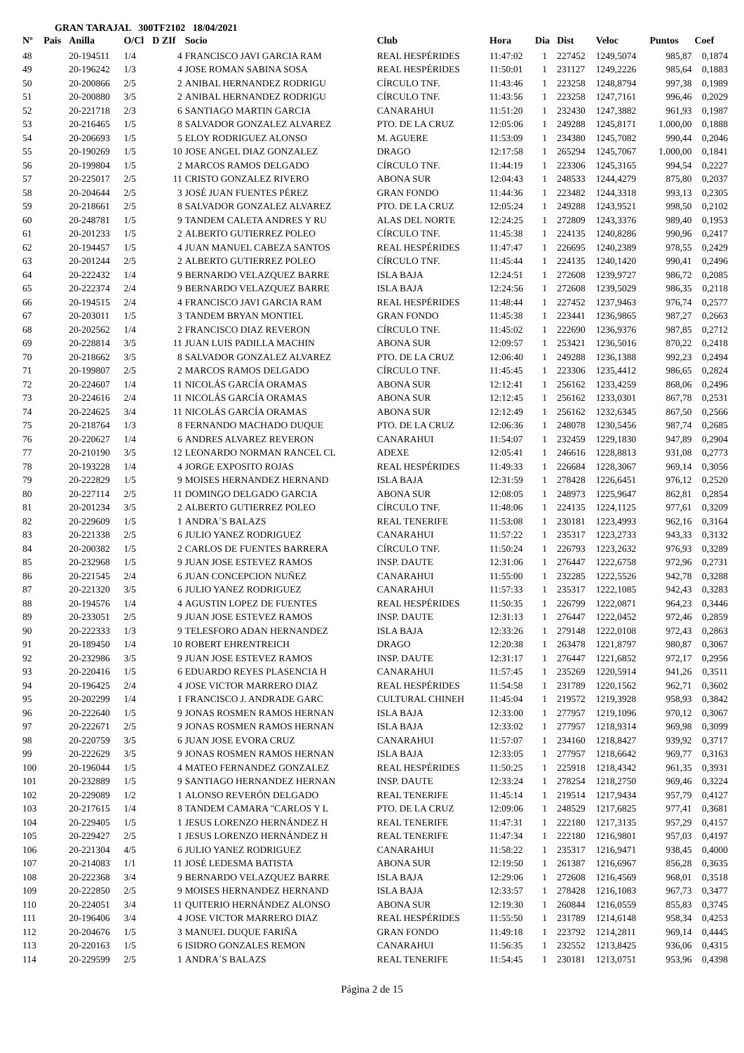GRAN TARAJAL 300TF2102 18/04/2021
| Nº | Pais | Anilla | O/Cl | D ZIf | Socio | Club | Hora | Dia | Dist | Veloc | Puntos | Coef |
| --- | --- | --- | --- | --- | --- | --- | --- | --- | --- | --- | --- | --- |
| 48 | | 20-194511 | 1/4 | 4 | FRANCISCO JAVI GARCIA RAM | REAL HESPÉRIDES | 11:47:02 | 1 | 227452 | 1249,5074 | 985,87 | 0,1874 |
| 49 | | 20-196242 | 1/3 | 4 | JOSE ROMAN SABINA SOSA | REAL HESPÉRIDES | 11:50:01 | 1 | 231127 | 1249,2226 | 985,64 | 0,1883 |
| 50 | | 20-200866 | 2/5 | 2 | ANIBAL HERNANDEZ RODRIGU | CÍRCULO TNF. | 11:43:46 | 1 | 223258 | 1248,8794 | 997,38 | 0,1989 |
| 51 | | 20-200880 | 3/5 | 2 | ANIBAL HERNANDEZ RODRIGU | CÍRCULO TNF. | 11:43:56 | 1 | 223258 | 1247,7161 | 996,46 | 0,2029 |
| 52 | | 20-221718 | 2/3 | 6 | SANTIAGO MARTIN GARCIA | CANARAHUI | 11:51:20 | 1 | 232430 | 1247,3882 | 961,93 | 0,1987 |
| 53 | | 20-216465 | 1/5 | 8 | SALVADOR GONZALEZ ALVAREZ | PTO. DE LA CRUZ | 12:05:06 | 1 | 249288 | 1245,8171 | 1.000,00 | 0,1888 |
| 54 | | 20-206693 | 1/5 | 5 | ELOY RODRIGUEZ ALONSO | M. AGUERE | 11:53:09 | 1 | 234380 | 1245,7082 | 990,44 | 0,2046 |
| 55 | | 20-190269 | 1/5 | 10 | JOSE ANGEL DIAZ GONZALEZ | DRAGO | 12:17:58 | 1 | 265294 | 1245,7067 | 1.000,00 | 0,1841 |
| 56 | | 20-199804 | 1/5 | 2 | MARCOS RAMOS DELGADO | CÍRCULO TNF. | 11:44:19 | 1 | 223306 | 1245,3165 | 994,54 | 0,2227 |
| 57 | | 20-225017 | 2/5 | 11 | CRISTO GONZALEZ RIVERO | ABONA SUR | 12:04:43 | 1 | 248533 | 1244,4279 | 875,80 | 0,2037 |
| 58 | | 20-204644 | 2/5 | 3 | JOSÉ JUAN FUENTES PÉREZ | GRAN FONDO | 11:44:36 | 1 | 223482 | 1244,3318 | 993,13 | 0,2305 |
| 59 | | 20-218661 | 2/5 | 8 | SALVADOR GONZALEZ ALVAREZ | PTO. DE LA CRUZ | 12:05:24 | 1 | 249288 | 1243,9521 | 998,50 | 0,2102 |
| 60 | | 20-248781 | 1/5 | 9 | TANDEM CALETA ANDRES Y RU | ALAS DEL NORTE | 12:24:25 | 1 | 272809 | 1243,3376 | 989,40 | 0,1953 |
| 61 | | 20-201233 | 1/5 | 2 | ALBERTO GUTIERREZ POLEO | CÍRCULO TNF. | 11:45:38 | 1 | 224135 | 1240,8286 | 990,96 | 0,2417 |
| 62 | | 20-194457 | 1/5 | 4 | JUAN MANUEL CABEZA SANTOS | REAL HESPÉRIDES | 11:47:47 | 1 | 226695 | 1240,2389 | 978,55 | 0,2429 |
| 63 | | 20-201244 | 2/5 | 2 | ALBERTO GUTIERREZ POLEO | CÍRCULO TNF. | 11:45:44 | 1 | 224135 | 1240,1420 | 990,41 | 0,2496 |
| 64 | | 20-222432 | 1/4 | 9 | BERNARDO VELAZQUEZ BARRE | ISLA BAJA | 12:24:51 | 1 | 272608 | 1239,9727 | 986,72 | 0,2085 |
| 65 | | 20-222374 | 2/4 | 9 | BERNARDO VELAZQUEZ BARRE | ISLA BAJA | 12:24:56 | 1 | 272608 | 1239,5029 | 986,35 | 0,2118 |
| 66 | | 20-194515 | 2/4 | 4 | FRANCISCO JAVI GARCIA RAM | REAL HESPÉRIDES | 11:48:44 | 1 | 227452 | 1237,9463 | 976,74 | 0,2577 |
| 67 | | 20-203011 | 1/5 | 3 | TANDEM BRYAN MONTIEL | GRAN FONDO | 11:45:38 | 1 | 223441 | 1236,9865 | 987,27 | 0,2663 |
| 68 | | 20-202562 | 1/4 | 2 | FRANCISCO DIAZ REVERON | CÍRCULO TNF. | 11:45:02 | 1 | 222690 | 1236,9376 | 987,85 | 0,2712 |
| 69 | | 20-228814 | 3/5 | 11 | JUAN LUIS PADILLA MACHIN | ABONA SUR | 12:09:57 | 1 | 253421 | 1236,5016 | 870,22 | 0,2418 |
| 70 | | 20-218662 | 3/5 | 8 | SALVADOR GONZALEZ ALVAREZ | PTO. DE LA CRUZ | 12:06:40 | 1 | 249288 | 1236,1388 | 992,23 | 0,2494 |
| 71 | | 20-199807 | 2/5 | 2 | MARCOS RAMOS DELGADO | CÍRCULO TNF. | 11:45:45 | 1 | 223306 | 1235,4412 | 986,65 | 0,2824 |
| 72 | | 20-224607 | 1/4 | 11 | NICOLÁS GARCÍA ORAMAS | ABONA SUR | 12:12:41 | 1 | 256162 | 1233,4259 | 868,06 | 0,2496 |
| 73 | | 20-224616 | 2/4 | 11 | NICOLÁS GARCÍA ORAMAS | ABONA SUR | 12:12:45 | 1 | 256162 | 1233,0301 | 867,78 | 0,2531 |
| 74 | | 20-224625 | 3/4 | 11 | NICOLÁS GARCÍA ORAMAS | ABONA SUR | 12:12:49 | 1 | 256162 | 1232,6345 | 867,50 | 0,2566 |
| 75 | | 20-218764 | 1/3 | 8 | FERNANDO MACHADO DUQUE | PTO. DE LA CRUZ | 12:06:36 | 1 | 248078 | 1230,5456 | 987,74 | 0,2685 |
| 76 | | 20-220627 | 1/4 | 6 | ANDRES ALVAREZ REVERON | CANARAHUI | 11:54:07 | 1 | 232459 | 1229,1830 | 947,89 | 0,2904 |
| 77 | | 20-210190 | 3/5 | 12 | LEONARDO NORMAN RANCEL CL | ADEXE | 12:05:41 | 1 | 246616 | 1228,8813 | 931,08 | 0,2773 |
| 78 | | 20-193228 | 1/4 | 4 | JORGE EXPOSITO ROJAS | REAL HESPÉRIDES | 11:49:33 | 1 | 226684 | 1228,3067 | 969,14 | 0,3056 |
| 79 | | 20-222829 | 1/5 | 9 | MOISES HERNANDEZ HERNAND | ISLA BAJA | 12:31:59 | 1 | 278428 | 1226,6451 | 976,12 | 0,2520 |
| 80 | | 20-227114 | 2/5 | 11 | DOMINGO DELGADO GARCIA | ABONA SUR | 12:08:05 | 1 | 248973 | 1225,9647 | 862,81 | 0,2854 |
| 81 | | 20-201234 | 3/5 | 2 | ALBERTO GUTIERREZ POLEO | CÍRCULO TNF. | 11:48:06 | 1 | 224135 | 1224,1125 | 977,61 | 0,3209 |
| 82 | | 20-229609 | 1/5 | 1 | ANDRA´S BALAZS | REAL TENERIFE | 11:53:08 | 1 | 230181 | 1223,4993 | 962,16 | 0,3164 |
| 83 | | 20-221338 | 2/5 | 6 | JULIO YANEZ RODRIGUEZ | CANARAHUI | 11:57:22 | 1 | 235317 | 1223,2733 | 943,33 | 0,3132 |
| 84 | | 20-200382 | 1/5 | 2 | CARLOS DE FUENTES BARRERA | CÍRCULO TNF. | 11:50:24 | 1 | 226793 | 1223,2632 | 976,93 | 0,3289 |
| 85 | | 20-232968 | 1/5 | 9 | JUAN JOSE ESTEVEZ RAMOS | INSP. DAUTE | 12:31:06 | 1 | 276447 | 1222,6758 | 972,96 | 0,2731 |
| 86 | | 20-221545 | 2/4 | 6 | JUAN CONCEPCION NUÑEZ | CANARAHUI | 11:55:00 | 1 | 232285 | 1222,5526 | 942,78 | 0,3288 |
| 87 | | 20-221320 | 3/5 | 6 | JULIO YANEZ RODRIGUEZ | CANARAHUI | 11:57:33 | 1 | 235317 | 1222,1085 | 942,43 | 0,3283 |
| 88 | | 20-194576 | 1/4 | 4 | AGUSTIN LOPEZ DE FUENTES | REAL HESPÉRIDES | 11:50:35 | 1 | 226799 | 1222,0871 | 964,23 | 0,3446 |
| 89 | | 20-233051 | 2/5 | 9 | JUAN JOSE ESTEVEZ RAMOS | INSP. DAUTE | 12:31:13 | 1 | 276447 | 1222,0452 | 972,46 | 0,2859 |
| 90 | | 20-222333 | 1/3 | 9 | TELESFORO ADAN HERNANDEZ | ISLA BAJA | 12:33:26 | 1 | 279148 | 1222,0108 | 972,43 | 0,2863 |
| 91 | | 20-189450 | 1/4 | 10 | ROBERT EHRENTREICH | DRAGO | 12:20:38 | 1 | 263478 | 1221,8797 | 980,87 | 0,3067 |
| 92 | | 20-232986 | 3/5 | 9 | JUAN JOSE ESTEVEZ RAMOS | INSP. DAUTE | 12:31:17 | 1 | 276447 | 1221,6852 | 972,17 | 0,2956 |
| 93 | | 20-220416 | 1/5 | 6 | EDUARDO REYES PLASENCIA H | CANARAHUI | 11:57:45 | 1 | 235269 | 1220,5914 | 941,26 | 0,3511 |
| 94 | | 20-196425 | 2/4 | 4 | JOSE VICTOR MARRERO DIAZ | REAL HESPÉRIDES | 11:54:58 | 1 | 231789 | 1220,1562 | 962,71 | 0,3602 |
| 95 | | 20-202299 | 1/4 | 1 | FRANCISCO J. ANDRADE GARC | CULTURAL CHINEH | 11:45:04 | 1 | 219572 | 1219,3928 | 958,93 | 0,3842 |
| 96 | | 20-222640 | 1/5 | 9 | JONAS ROSMEN RAMOS HERNAN | ISLA BAJA | 12:33:00 | 1 | 277957 | 1219,1096 | 970,12 | 0,3067 |
| 97 | | 20-222671 | 2/5 | 9 | JONAS ROSMEN RAMOS HERNAN | ISLA BAJA | 12:33:02 | 1 | 277957 | 1218,9314 | 969,98 | 0,3099 |
| 98 | | 20-220759 | 3/5 | 6 | JUAN JOSE EVORA CRUZ | CANARAHUI | 11:57:07 | 1 | 234160 | 1218,8427 | 939,92 | 0,3717 |
| 99 | | 20-222629 | 3/5 | 9 | JONAS ROSMEN RAMOS HERNAN | ISLA BAJA | 12:33:05 | 1 | 277957 | 1218,6642 | 969,77 | 0,3163 |
| 100 | | 20-196044 | 1/5 | 4 | MATEO FERNANDEZ GONZALEZ | REAL HESPÉRIDES | 11:50:25 | 1 | 225918 | 1218,4342 | 961,35 | 0,3931 |
| 101 | | 20-232889 | 1/5 | 9 | SANTIAGO HERNANDEZ HERNAN | INSP. DAUTE | 12:33:24 | 1 | 278254 | 1218,2750 | 969,46 | 0,3224 |
| 102 | | 20-229089 | 1/2 | 1 | ALONSO REVERÓN DELGADO | REAL TENERIFE | 11:45:14 | 1 | 219514 | 1217,9434 | 957,79 | 0,4127 |
| 103 | | 20-217615 | 1/4 | 8 | TANDEM CAMARA "CARLOS Y L | PTO. DE LA CRUZ | 12:09:06 | 1 | 248529 | 1217,6825 | 977,41 | 0,3681 |
| 104 | | 20-229405 | 1/5 | 1 | JESUS LORENZO HERNÁNDEZ H | REAL TENERIFE | 11:47:31 | 1 | 222180 | 1217,3135 | 957,29 | 0,4157 |
| 105 | | 20-229427 | 2/5 | 1 | JESUS LORENZO HERNÁNDEZ H | REAL TENERIFE | 11:47:34 | 1 | 222180 | 1216,9801 | 957,03 | 0,4197 |
| 106 | | 20-221304 | 4/5 | 6 | JULIO YANEZ RODRIGUEZ | CANARAHUI | 11:58:22 | 1 | 235317 | 1216,9471 | 938,45 | 0,4000 |
| 107 | | 20-214083 | 1/1 | 11 | JOSÉ LEDESMA BATISTA | ABONA SUR | 12:19:50 | 1 | 261387 | 1216,6967 | 856,28 | 0,3635 |
| 108 | | 20-222368 | 3/4 | 9 | BERNARDO VELAZQUEZ BARRE | ISLA BAJA | 12:29:06 | 1 | 272608 | 1216,4569 | 968,01 | 0,3518 |
| 109 | | 20-222850 | 2/5 | 9 | MOISES HERNANDEZ HERNAND | ISLA BAJA | 12:33:57 | 1 | 278428 | 1216,1083 | 967,73 | 0,3477 |
| 110 | | 20-224051 | 3/4 | 11 | QUITERIO HERNÁNDEZ ALONSO | ABONA SUR | 12:19:30 | 1 | 260844 | 1216,0559 | 855,83 | 0,3745 |
| 111 | | 20-196406 | 3/4 | 4 | JOSE VICTOR MARRERO DIAZ | REAL HESPÉRIDES | 11:55:50 | 1 | 231789 | 1214,6148 | 958,34 | 0,4253 |
| 112 | | 20-204676 | 1/5 | 3 | MANUEL DUQUE FARIÑA | GRAN FONDO | 11:49:18 | 1 | 223792 | 1214,2811 | 969,14 | 0,4445 |
| 113 | | 20-220163 | 1/5 | 6 | ISIDRO GONZALES REMON | CANARAHUI | 11:56:35 | 1 | 232552 | 1213,8425 | 936,06 | 0,4315 |
| 114 | | 20-229599 | 2/5 | 1 | ANDRA´S BALAZS | REAL TENERIFE | 11:54:45 | 1 | 230181 | 1213,0751 | 953,96 | 0,4398 |
Página 2 de 15